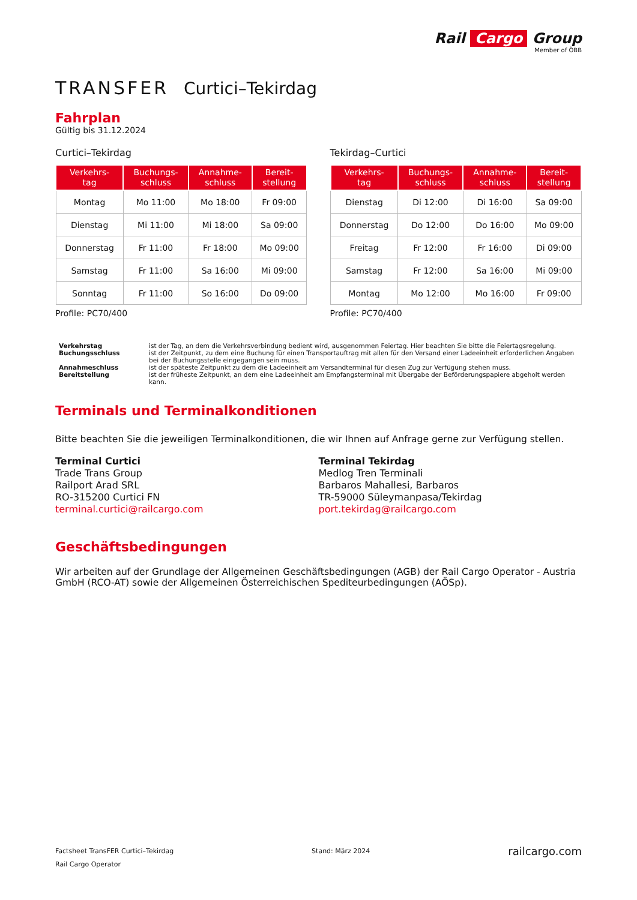Rail Cargo Group
Member of ÖBB
TRANSFER Curtici–Tekirdag
Fahrplan
Gültig bis 31.12.2024
Curtici–Tekirdag
| Verkehrs- tag | Buchungs- schluss | Annahme- schluss | Bereit- stellung |
| --- | --- | --- | --- |
| Montag | Mo 11:00 | Mo 18:00 | Fr 09:00 |
| Dienstag | Mi 11:00 | Mi 18:00 | Sa 09:00 |
| Donnerstag | Fr 11:00 | Fr 18:00 | Mo 09:00 |
| Samstag | Fr 11:00 | Sa 16:00 | Mi 09:00 |
| Sonntag | Fr 11:00 | So 16:00 | Do 09:00 |
Profile: PC70/400
Tekirdag–Curtici
| Verkehrs- tag | Buchungs- schluss | Annahme- schluss | Bereit- stellung |
| --- | --- | --- | --- |
| Dienstag | Di 12:00 | Di 16:00 | Sa 09:00 |
| Donnerstag | Do 12:00 | Do 16:00 | Mo 09:00 |
| Freitag | Fr 12:00 | Fr 16:00 | Di 09:00 |
| Samstag | Fr 12:00 | Sa 16:00 | Mi 09:00 |
| Montag | Mo 12:00 | Mo 16:00 | Fr 09:00 |
Profile: PC70/400
Verkehrstag
ist der Tag, an dem die Verkehrsverbindung bedient wird, ausgenommen Feiertag. Hier beachten Sie bitte die Feiertagsregelung.
Buchungsschluss
ist der Zeitpunkt, zu dem eine Buchung für einen Transportauftrag mit allen für den Versand einer Ladeeinheit erforderlichen Angaben bei der Buchungsstelle eingegangen sein muss.
Annahmeschluss
ist der späteste Zeitpunkt zu dem die Ladeeinheit am Versandterminal für diesen Zug zur Verfügung stehen muss.
Bereitstellung
ist der früheste Zeitpunkt, an dem eine Ladeeinheit am Empfangsterminal mit Übergabe der Beförderungspapiere abgeholt werden kann.
Terminals und Terminalkonditionen
Bitte beachten Sie die jeweiligen Terminalkonditionen, die wir Ihnen auf Anfrage gerne zur Verfügung stellen.
Terminal Curtici
Trade Trans Group
Railport Arad SRL
RO-315200 Curtici FN
terminal.curtici@railcargo.com
Terminal Tekirdag
Medlog Tren Terminali
Barbaros Mahallesi, Barbaros
TR-59000 Süleymanpasa/Tekirdag
port.tekirdag@railcargo.com
Geschäftsbedingungen
Wir arbeiten auf der Grundlage der Allgemeinen Geschäftsbedingungen (AGB) der Rail Cargo Operator - Austria GmbH (RCO-AT) sowie der Allgemeinen Österreichischen Spediteurbedingungen (AÖSp).
Factsheet TransFER Curtici–Tekirdag
Rail Cargo Operator
Stand: März 2024
railcargo.com